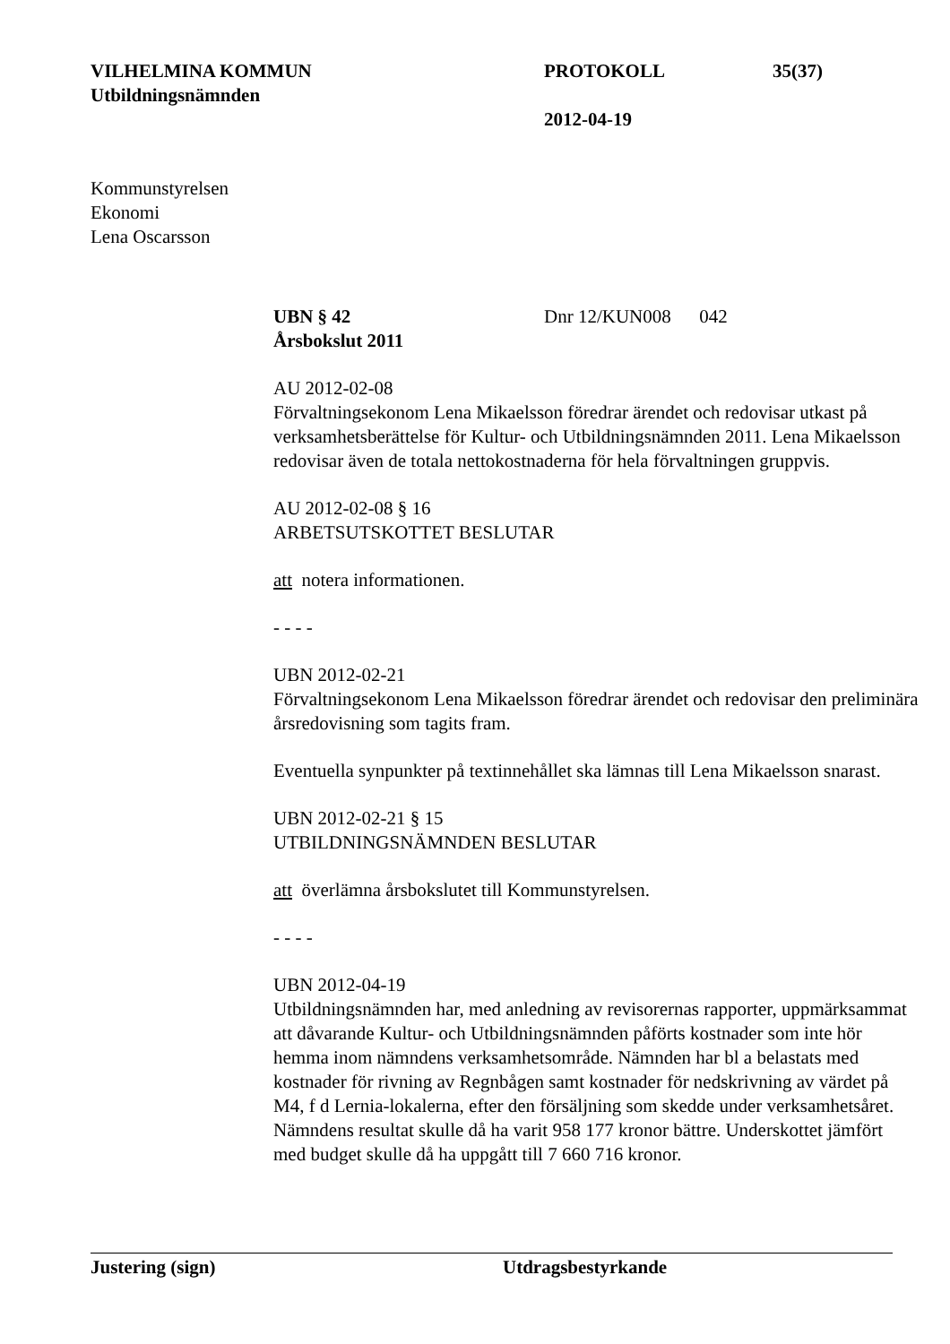VILHELMINA KOMMUN
Utbildningsnämnden
PROTOKOLL
2012-04-19
35(37)
Kommunstyrelsen
Ekonomi
Lena Oscarsson
UBN § 42 Dnr 12/KUN008 042
Årsbokslut 2011
AU 2012-02-08
Förvaltningsekonom Lena Mikaelsson föredrar ärendet och redovisar utkast på verksamhetsberättelse för Kultur- och Utbildningsnämnden 2011. Lena Mikaelsson redovisar även de totala nettokostnaderna för hela förvaltningen gruppvis.
AU 2012-02-08 § 16
ARBETSUTSKOTTET BESLUTAR
att notera informationen.
- - - -
UBN 2012-02-21
Förvaltningsekonom Lena Mikaelsson föredrar ärendet och redovisar den preliminära årsredovisning som tagits fram.
Eventuella synpunkter på textinnehållet ska lämnas till Lena Mikaelsson snarast.
UBN 2012-02-21 § 15
UTBILDNINGSNÄMNDEN BESLUTAR
att överlämna årsbokslutet till Kommunstyrelsen.
- - - -
UBN 2012-04-19
Utbildningsnämnden har, med anledning av revisorernas rapporter, uppmärksammat att dåvarande Kultur- och Utbildningsnämnden påförts kostnader som inte hör hemma inom nämndens verksamhetsområde. Nämnden har bl a belastats med kostnader för rivning av Regnbågen samt kostnader för nedskrivning av värdet på M4, f d Lernia-lokalerna, efter den försäljning som skedde under verksamhetsåret. Nämndens resultat skulle då ha varit 958 177 kronor bättre. Underskottet jämfört med budget skulle då ha uppgått till 7 660 716 kronor.
Justering (sign) Utdragsbestyrkande